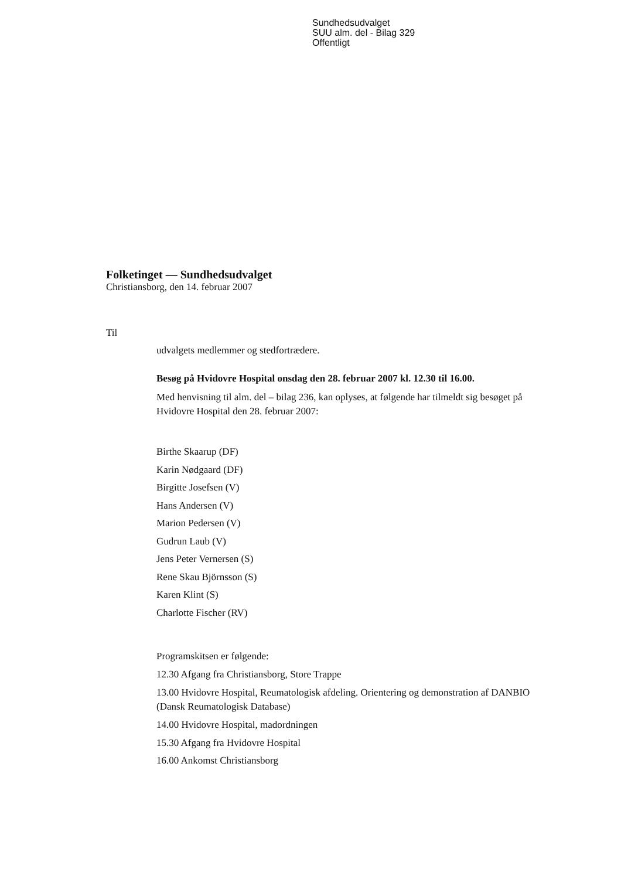Sundhedsudvalget
SUU alm. del - Bilag 329
Offentligt
Folketinget — Sundhedsudvalget
Christiansborg, den 14. februar 2007
Til
udvalgets medlemmer og stedfortrædere.
Besøg på Hvidovre Hospital onsdag den 28. februar 2007 kl. 12.30 til 16.00.
Med henvisning til alm. del – bilag 236, kan oplyses, at følgende har tilmeldt sig besøget på Hvidovre Hospital den 28. februar 2007:
Birthe Skaarup (DF)
Karin Nødgaard (DF)
Birgitte Josefsen (V)
Hans Andersen (V)
Marion Pedersen (V)
Gudrun Laub (V)
Jens Peter Vernersen (S)
Rene Skau Björnsson (S)
Karen Klint (S)
Charlotte Fischer (RV)
Programskitsen er følgende:
12.30 Afgang fra Christiansborg, Store Trappe
13.00 Hvidovre Hospital, Reumatologisk afdeling. Orientering og demonstration af DANBIO (Dansk Reumatologisk Database)
14.00 Hvidovre Hospital, madordningen
15.30 Afgang fra Hvidovre Hospital
16.00 Ankomst Christiansborg